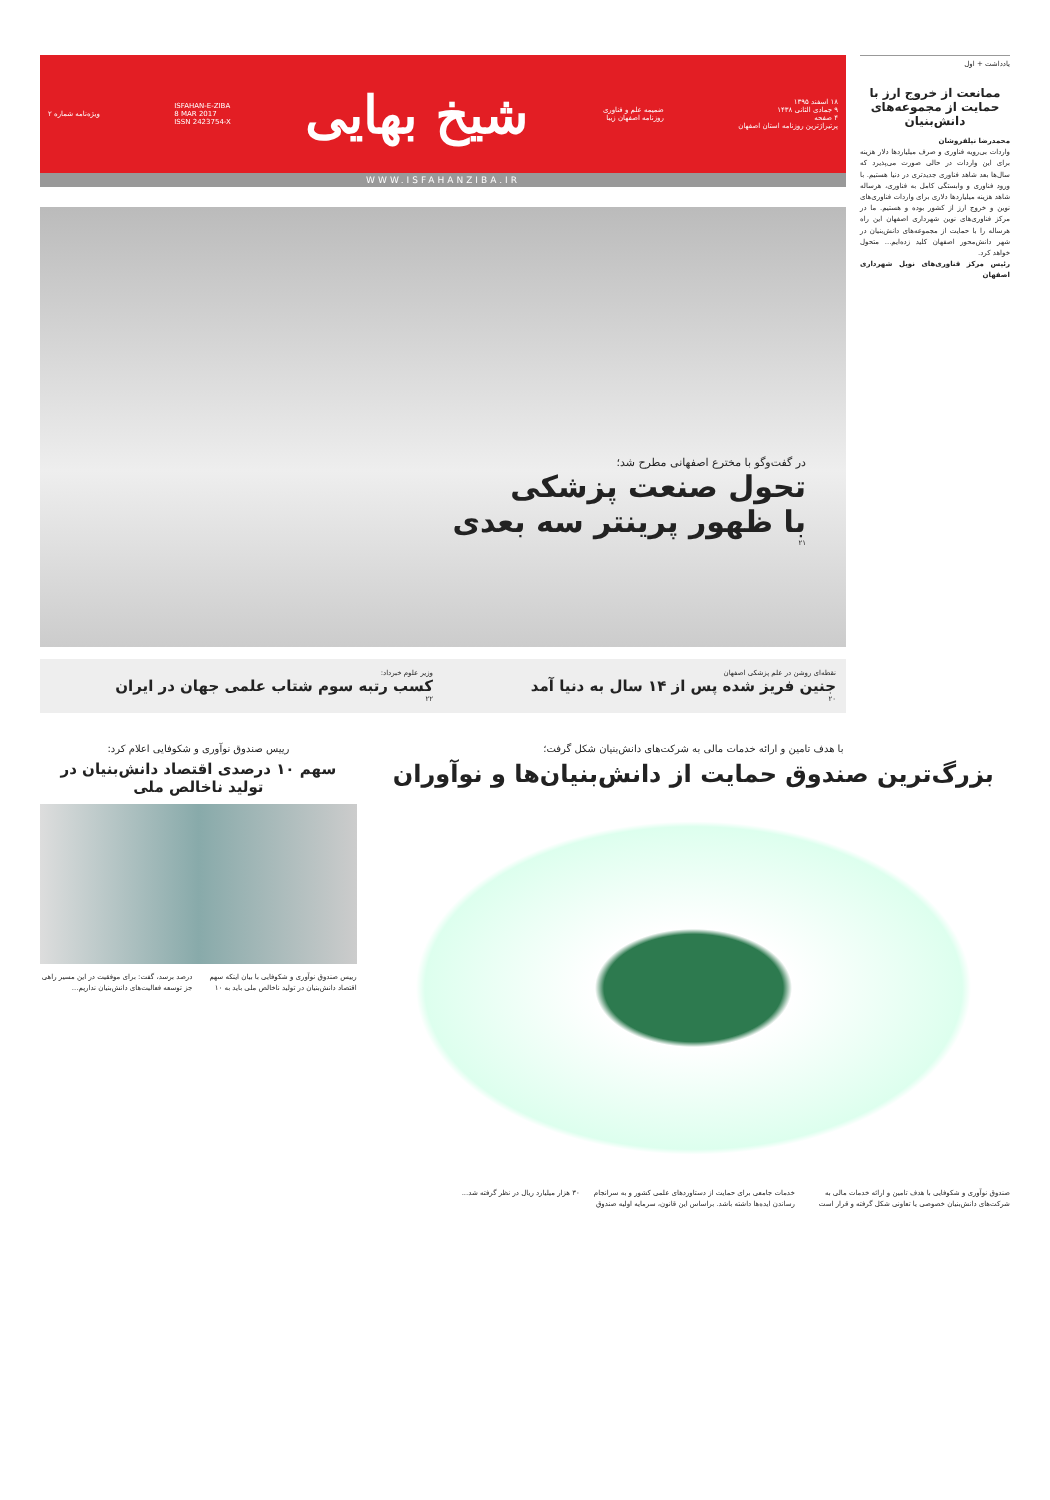یادداشت + اول
ممانعت از خروج ارز با حمایت از مجموعه‌های دانش‌بنیان
محمدرضا نیلفروشان
واردات بی‌رویه فناوری و صرف میلیاردها دلار هزینه برای این واردات در حالی صورت می‌پذیرد که سال‌ها بعد شاهد فناوری جدیدتری در دنیا هستیم. با ورود فناوری و وابستگی کامل به فناوری، هرساله شاهد هزینه میلیاردها دلاری برای واردات فناوری‌های نوین و خروج ارز از کشور بوده و هستیم. ما در مرکز فناوری‌های نوین شهرداری اصفهان این راه هرساله را با حمایت از مجموعه‌های دانش‌بنیان در شهر دانش‌محور اصفهان کلید زده‌ایم... متحول خواهد کرد.
رئیس مرکز فناوری‌های نوبل شهرداری اصفهان
۱۸ اسفند ۱۳۹۵
۹ جمادی الثانی ۱۴۳۸
۴ صفحه
پرتیراژترین روزنامه استان اصفهان
ضمیمه علم و فناوری
روزنامه اصفهان زیبا
شیخ بهایی
ISFAHAN-E-ZIBA
8 MAR 2017
ISSN 2423754-X
ویژه‌نامه شماره ۲
WWW.ISFAHANZIBA.IR
در گفت‌وگو با مخترع اصفهانی مطرح شد؛
تحول صنعت پزشکی
با ظهور پرینتر سه بعدی
۲۱
نقطه‌ای روشن در علم پزشکی اصفهان
جنین فریز شده پس از ۱۴ سال به دنیا آمد
۲۰
وزیر علوم خبرداد:
کسب رتبه سوم شتاب علمی جهان در ایران
۲۲
با هدف تامین و ارائه خدمات مالی به شرکت‌های دانش‌بنیان شکل گرفت؛
بزرگ‌ترین صندوق حمایت از دانش‌بنیان‌ها و نوآوران
صندوق نوآوری و شکوفایی با هدف تامین و ارائه خدمات مالی به شرکت‌های دانش‌بنیان خصوصی یا تعاونی شکل گرفته و قرار است خدمات جامعی برای حمایت از دستاوردهای علمی کشور و به سرانجام رساندن ایده‌ها داشته باشد. براساس این قانون، سرمایه اولیه صندوق ۳۰ هزار میلیارد ریال در نظر گرفته شد...
رییس صندوق نوآوری و شکوفایی اعلام کرد:
سهم ۱۰ درصدی اقتصاد دانش‌بنیان در تولید ناخالص ملی
رییس صندوق نوآوری و شکوفایی با بیان اینکه سهم اقتصاد دانش‌بنیان در تولید ناخالص ملی باید به ۱۰ درصد برسد، گفت: برای موفقیت در این مسیر راهی جز توسعه فعالیت‌های دانش‌بنیان نداریم...